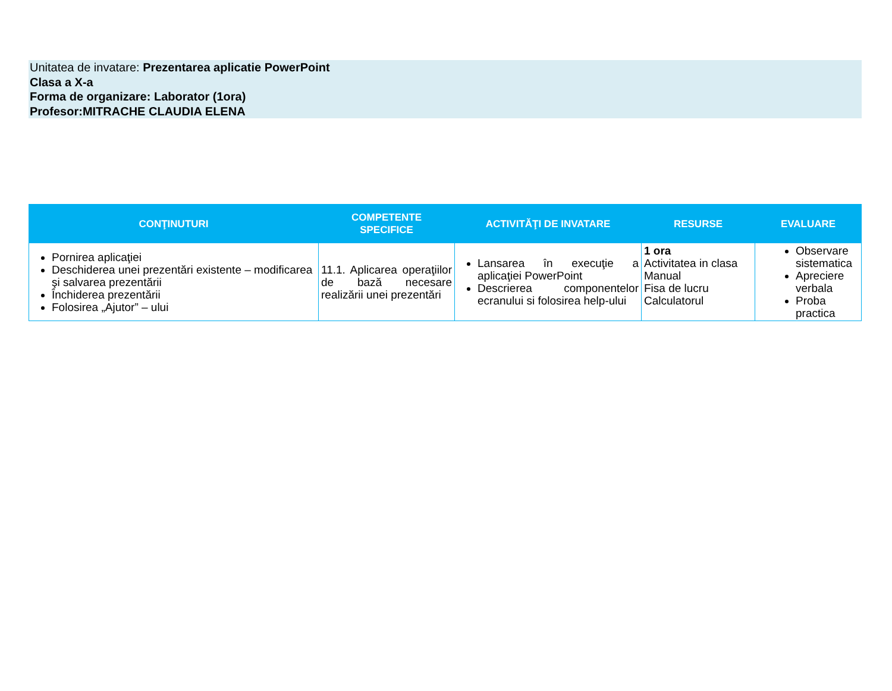Unitatea de invatare: Prezentarea aplicatie PowerPoint
Clasa a X-a
Forma de organizare: Laborator (1ora)
Profesor:MITRACHE CLAUDIA ELENA
| CONŢINUTURI | COMPETENTE SPECIFICE | ACTIVITĂŢI DE INVATARE | RESURSE | EVALUARE |
| --- | --- | --- | --- | --- |
| Pornirea aplicaţiei Deschiderea unei prezentări existente – modificarea şi salvarea prezentării Închiderea prezentării Folosirea „Ajutor” – ului | 11.1. Aplicarea operaţiilor de bază necesare realizării unei prezentări | Lansarea în execuţie a aplicaţiei PowerPoint Descrierea componentelor ecranului si folosirea help-ului | 1 ora Activitatea in clasa Manual Fisa de lucru Calculatorul | Observare sistematica Apreciere verbala Proba practica |